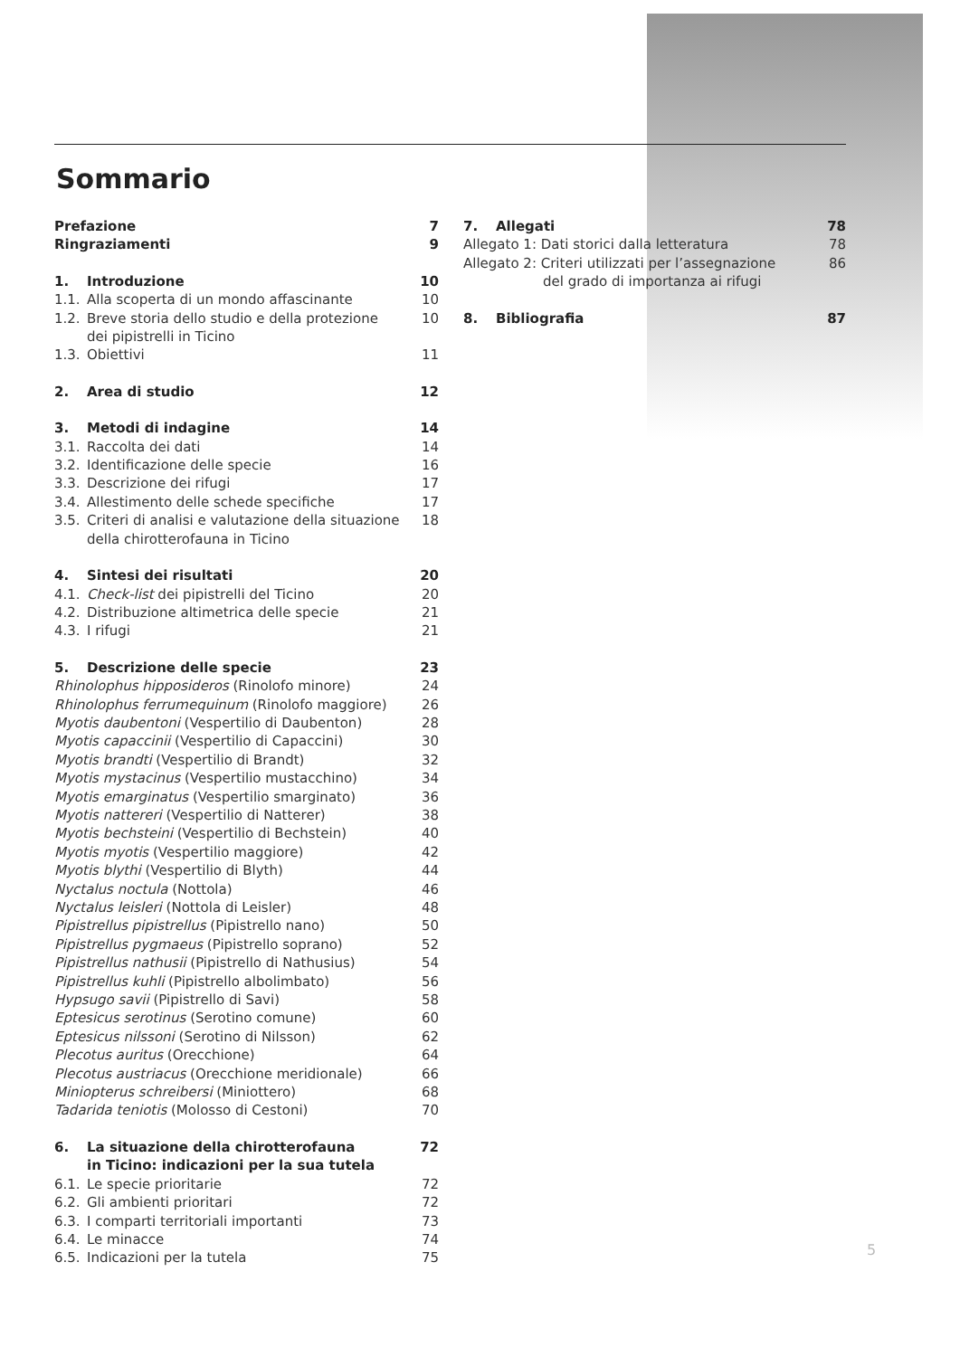Sommario
Prefazione 7
Ringraziamenti 9
1. Introduzione 10
1.1. Alla scoperta di un mondo affascinante 10
1.2. Breve storia dello studio e della protezione
dei pipistrelli in Ticino 10
1.3. Obiettivi 11
2. Area di studio 12
3. Metodi di indagine 14
3.1. Raccolta dei dati 14
3.2. Identificazione delle specie 16
3.3. Descrizione dei rifugi 17
3.4. Allestimento delle schede specifiche 17
3.5. Criteri di analisi e valutazione della situazione
della chirotterofauna in Ticino 18
4. Sintesi dei risultati 20
4.1. Check-list dei pipistrelli del Ticino 20
4.2. Distribuzione altimetrica delle specie 21
4.3. I rifugi 21
5. Descrizione delle specie 23
Rhinolophus hipposideros (Rinolofo minore) 24
Rhinolophus ferrumequinum (Rinolofo maggiore) 26
Myotis daubentoni (Vespertilio di Daubenton) 28
Myotis capaccinii (Vespertilio di Capaccini) 30
Myotis brandti (Vespertilio di Brandt) 32
Myotis mystacinus (Vespertilio mustacchino) 34
Myotis emarginatus (Vespertilio smarginato) 36
Myotis nattereri (Vespertilio di Natterer) 38
Myotis bechsteini (Vespertilio di Bechstein) 40
Myotis myotis (Vespertilio maggiore) 42
Myotis blythi (Vespertilio di Blyth) 44
Nyctalus noctula (Nottola) 46
Nyctalus leisleri (Nottola di Leisler) 48
Pipistrellus pipistrellus (Pipistrello nano) 50
Pipistrellus pygmaeus (Pipistrello soprano) 52
Pipistrellus nathusii (Pipistrello di Nathusius) 54
Pipistrellus kuhli (Pipistrello albolimbato) 56
Hypsugo savii (Pipistrello di Savi) 58
Eptesicus serotinus (Serotino comune) 60
Eptesicus nilssoni (Serotino di Nilsson) 62
Plecotus auritus (Orecchione) 64
Plecotus austriacus (Orecchione meridionale) 66
Miniopterus schreibersi (Miniottero) 68
Tadarida teniotis (Molosso di Cestoni) 70
6. La situazione della chirotterofauna
in Ticino: indicazioni per la sua tutela 72
6.1. Le specie prioritarie 72
6.2. Gli ambienti prioritari 72
6.3. I comparti territoriali importanti 73
6.4. Le minacce 74
6.5. Indicazioni per la tutela 75
7. Allegati 78
Allegato 1: Dati storici dalla letteratura 78
Allegato 2: Criteri utilizzati per l’assegnazione
del grado di importanza ai rifugi 86
8. Bibliografia 87
5